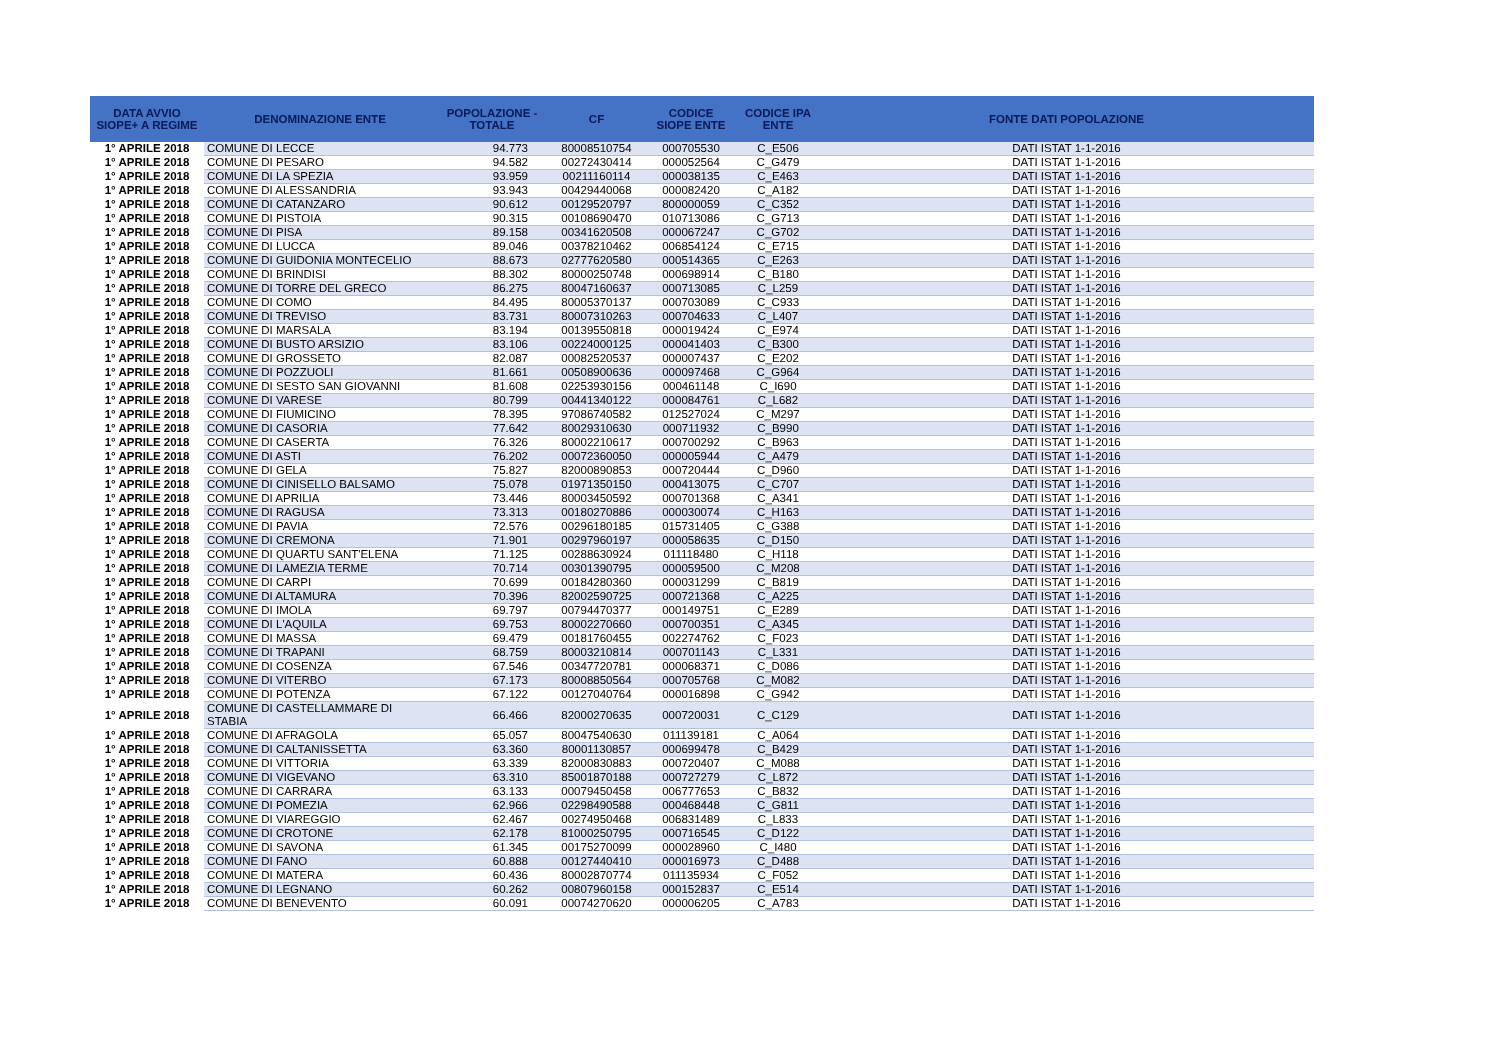| DATA AVVIO SIOPE+ A REGIME | DENOMINAZIONE ENTE | POPOLAZIONE - TOTALE | CF | CODICE SIOPE ENTE | CODICE IPA ENTE | FONTE DATI POPOLAZIONE |
| --- | --- | --- | --- | --- | --- | --- |
| 1° APRILE 2018 | COMUNE DI LECCE | 94.773 | 80008510754 | 000705530 | C_E506 | DATI ISTAT 1-1-2016 |
| 1° APRILE 2018 | COMUNE DI PESARO | 94.582 | 00272430414 | 000052564 | C_G479 | DATI ISTAT 1-1-2016 |
| 1° APRILE 2018 | COMUNE DI LA SPEZIA | 93.959 | 00211160114 | 000038135 | C_E463 | DATI ISTAT 1-1-2016 |
| 1° APRILE 2018 | COMUNE DI ALESSANDRIA | 93.943 | 00429440068 | 000082420 | C_A182 | DATI ISTAT 1-1-2016 |
| 1° APRILE 2018 | COMUNE DI CATANZARO | 90.612 | 00129520797 | 800000059 | C_C352 | DATI ISTAT 1-1-2016 |
| 1° APRILE 2018 | COMUNE DI PISTOIA | 90.315 | 00108690470 | 010713086 | C_G713 | DATI ISTAT 1-1-2016 |
| 1° APRILE 2018 | COMUNE DI PISA | 89.158 | 00341620508 | 000067247 | C_G702 | DATI ISTAT 1-1-2016 |
| 1° APRILE 2018 | COMUNE DI LUCCA | 89.046 | 00378210462 | 006854124 | C_E715 | DATI ISTAT 1-1-2016 |
| 1° APRILE 2018 | COMUNE DI GUIDONIA MONTECELIO | 88.673 | 02777620580 | 000514365 | C_E263 | DATI ISTAT 1-1-2016 |
| 1° APRILE 2018 | COMUNE DI BRINDISI | 88.302 | 80000250748 | 000698914 | C_B180 | DATI ISTAT 1-1-2016 |
| 1° APRILE 2018 | COMUNE DI TORRE DEL GRECO | 86.275 | 80047160637 | 000713085 | C_L259 | DATI ISTAT 1-1-2016 |
| 1° APRILE 2018 | COMUNE DI COMO | 84.495 | 80005370137 | 000703089 | C_C933 | DATI ISTAT 1-1-2016 |
| 1° APRILE 2018 | COMUNE DI TREVISO | 83.731 | 80007310263 | 000704633 | C_L407 | DATI ISTAT 1-1-2016 |
| 1° APRILE 2018 | COMUNE DI MARSALA | 83.194 | 00139550818 | 000019424 | C_E974 | DATI ISTAT 1-1-2016 |
| 1° APRILE 2018 | COMUNE DI BUSTO ARSIZIO | 83.106 | 00224000125 | 000041403 | C_B300 | DATI ISTAT 1-1-2016 |
| 1° APRILE 2018 | COMUNE DI GROSSETO | 82.087 | 00082520537 | 000007437 | C_E202 | DATI ISTAT 1-1-2016 |
| 1° APRILE 2018 | COMUNE DI POZZUOLI | 81.661 | 00508900636 | 000097468 | C_G964 | DATI ISTAT 1-1-2016 |
| 1° APRILE 2018 | COMUNE DI SESTO SAN GIOVANNI | 81.608 | 02253930156 | 000461148 | C_I690 | DATI ISTAT 1-1-2016 |
| 1° APRILE 2018 | COMUNE DI VARESE | 80.799 | 00441340122 | 000084761 | C_L682 | DATI ISTAT 1-1-2016 |
| 1° APRILE 2018 | COMUNE DI FIUMICINO | 78.395 | 97086740582 | 012527024 | C_M297 | DATI ISTAT 1-1-2016 |
| 1° APRILE 2018 | COMUNE DI CASORIA | 77.642 | 80029310630 | 000711932 | C_B990 | DATI ISTAT 1-1-2016 |
| 1° APRILE 2018 | COMUNE DI CASERTA | 76.326 | 80002210617 | 000700292 | C_B963 | DATI ISTAT 1-1-2016 |
| 1° APRILE 2018 | COMUNE DI ASTI | 76.202 | 00072360050 | 000005944 | C_A479 | DATI ISTAT 1-1-2016 |
| 1° APRILE 2018 | COMUNE DI GELA | 75.827 | 82000890853 | 000720444 | C_D960 | DATI ISTAT 1-1-2016 |
| 1° APRILE 2018 | COMUNE DI CINISELLO BALSAMO | 75.078 | 01971350150 | 000413075 | C_C707 | DATI ISTAT 1-1-2016 |
| 1° APRILE 2018 | COMUNE DI APRILIA | 73.446 | 80003450592 | 000701368 | C_A341 | DATI ISTAT 1-1-2016 |
| 1° APRILE 2018 | COMUNE DI RAGUSA | 73.313 | 00180270886 | 000030074 | C_H163 | DATI ISTAT 1-1-2016 |
| 1° APRILE 2018 | COMUNE DI PAVIA | 72.576 | 00296180185 | 015731405 | C_G388 | DATI ISTAT 1-1-2016 |
| 1° APRILE 2018 | COMUNE DI CREMONA | 71.901 | 00297960197 | 000058635 | C_D150 | DATI ISTAT 1-1-2016 |
| 1° APRILE 2018 | COMUNE DI QUARTU SANT'ELENA | 71.125 | 00288630924 | 011118480 | C_H118 | DATI ISTAT 1-1-2016 |
| 1° APRILE 2018 | COMUNE DI LAMEZIA TERME | 70.714 | 00301390795 | 000059500 | C_M208 | DATI ISTAT 1-1-2016 |
| 1° APRILE 2018 | COMUNE DI CARPI | 70.699 | 00184280360 | 000031299 | C_B819 | DATI ISTAT 1-1-2016 |
| 1° APRILE 2018 | COMUNE DI ALTAMURA | 70.396 | 82002590725 | 000721368 | C_A225 | DATI ISTAT 1-1-2016 |
| 1° APRILE 2018 | COMUNE DI IMOLA | 69.797 | 00794470377 | 000149751 | C_E289 | DATI ISTAT 1-1-2016 |
| 1° APRILE 2018 | COMUNE DI L'AQUILA | 69.753 | 80002270660 | 000700351 | C_A345 | DATI ISTAT 1-1-2016 |
| 1° APRILE 2018 | COMUNE DI MASSA | 69.479 | 00181760455 | 002274762 | C_F023 | DATI ISTAT 1-1-2016 |
| 1° APRILE 2018 | COMUNE DI TRAPANI | 68.759 | 80003210814 | 000701143 | C_L331 | DATI ISTAT 1-1-2016 |
| 1° APRILE 2018 | COMUNE DI COSENZA | 67.546 | 00347720781 | 000068371 | C_D086 | DATI ISTAT 1-1-2016 |
| 1° APRILE 2018 | COMUNE DI VITERBO | 67.173 | 80008850564 | 000705768 | C_M082 | DATI ISTAT 1-1-2016 |
| 1° APRILE 2018 | COMUNE DI POTENZA | 67.122 | 00127040764 | 000016898 | C_G942 | DATI ISTAT 1-1-2016 |
| 1° APRILE 2018 | COMUNE DI CASTELLAMMARE DI STABIA | 66.466 | 82000270635 | 000720031 | C_C129 | DATI ISTAT 1-1-2016 |
| 1° APRILE 2018 | COMUNE DI AFRAGOLA | 65.057 | 80047540630 | 011139181 | C_A064 | DATI ISTAT 1-1-2016 |
| 1° APRILE 2018 | COMUNE DI CALTANISSETTA | 63.360 | 80001130857 | 000699478 | C_B429 | DATI ISTAT 1-1-2016 |
| 1° APRILE 2018 | COMUNE DI VITTORIA | 63.339 | 82000830883 | 000720407 | C_M088 | DATI ISTAT 1-1-2016 |
| 1° APRILE 2018 | COMUNE DI VIGEVANO | 63.310 | 85001870188 | 000727279 | C_L872 | DATI ISTAT 1-1-2016 |
| 1° APRILE 2018 | COMUNE DI CARRARA | 63.133 | 00079450458 | 006777653 | C_B832 | DATI ISTAT 1-1-2016 |
| 1° APRILE 2018 | COMUNE DI POMEZIA | 62.966 | 02298490588 | 000468448 | C_G811 | DATI ISTAT 1-1-2016 |
| 1° APRILE 2018 | COMUNE DI VIAREGGIO | 62.467 | 00274950468 | 006831489 | C_L833 | DATI ISTAT 1-1-2016 |
| 1° APRILE 2018 | COMUNE DI CROTONE | 62.178 | 81000250795 | 000716545 | C_D122 | DATI ISTAT 1-1-2016 |
| 1° APRILE 2018 | COMUNE DI SAVONA | 61.345 | 00175270099 | 000028960 | C_I480 | DATI ISTAT 1-1-2016 |
| 1° APRILE 2018 | COMUNE DI FANO | 60.888 | 00127440410 | 000016973 | C_D488 | DATI ISTAT 1-1-2016 |
| 1° APRILE 2018 | COMUNE DI MATERA | 60.436 | 80002870774 | 011135934 | C_F052 | DATI ISTAT 1-1-2016 |
| 1° APRILE 2018 | COMUNE DI LEGNANO | 60.262 | 00807960158 | 000152837 | C_E514 | DATI ISTAT 1-1-2016 |
| 1° APRILE 2018 | COMUNE DI BENEVENTO | 60.091 | 00074270620 | 000006205 | C_A783 | DATI ISTAT 1-1-2016 |